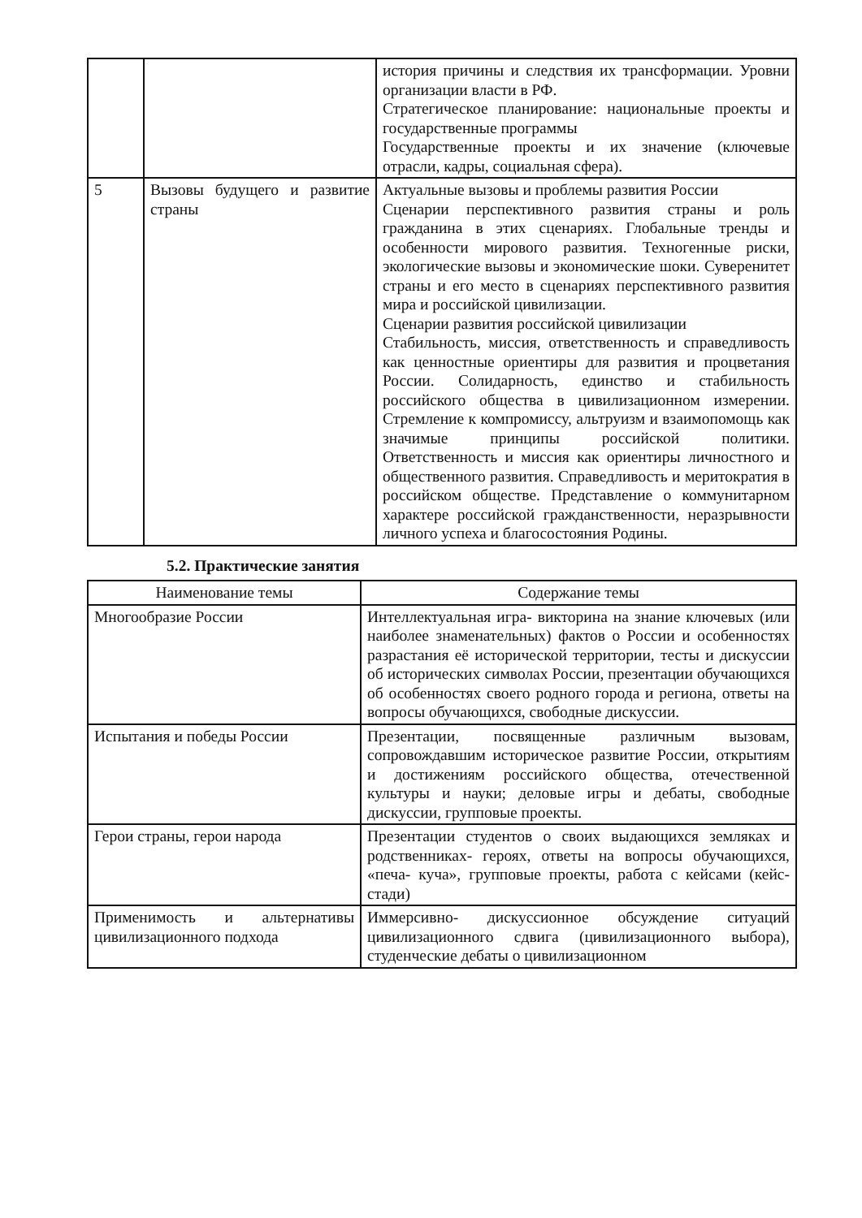| | | история причины и следствия их трансформации. Уровни организации власти в РФ. Стратегическое планирование: национальные проекты и государственные программы Государственные проекты и их значение (ключевые отрасли, кадры, социальная сфера). |
| 5 | Вызовы будущего и развитие страны | Актуальные вызовы и проблемы развития России Сценарии перспективного развития страны и роль гражданина в этих сценариях. Глобальные тренды и особенности мирового развития. Техногенные риски, экологические вызовы и экономические шоки. Суверенитет страны и его место в сценариях перспективного развития мира и российской цивилизации. Сценарии развития российской цивилизации Стабильность, миссия, ответственность и справедливость как ценностные ориентиры для развития и процветания России. Солидарность, единство и стабильность российского общества в цивилизационном измерении. Стремление к компромиссу, альтруизм и взаимопомощь как значимые принципы российской политики. Ответственность и миссия как ориентиры личностного и общественного развития. Справедливость и меритократия в российском обществе. Представление о коммунитарном характере российской гражданственности, неразрывности личного успеха и благосостояния Родины. |
5.2. Практические занятия
| Наименование темы | Содержание темы |
| --- | --- |
| Многообразие России | Интеллектуальная игра- викторина на знание ключевых (или наиболее знаменательных) фактов о России и особенностях разрастания её исторической территории, тесты и дискуссии об исторических символах России, презентации обучающихся об особенностях своего родного города и региона, ответы на вопросы обучающихся, свободные дискуссии. |
| Испытания и победы России | Презентации, посвященные различным вызовам, сопровождавшим историческое развитие России, открытиям и достижениям российского общества, отечественной культуры и науки; деловые игры и дебаты, свободные дискуссии, групповые проекты. |
| Герои страны, герои народа | Презентации студентов о своих выдающихся земляках и родственниках- героях, ответы на вопросы обучающихся, «печа- куча», групповые проекты, работа с кейсами (кейс-стади) |
| Применимость и альтернативы цивилизационного подхода | Иммерсивно- дискуссионное обсуждение ситуаций цивилизационного сдвига (цивилизационного выбора), студенческие дебаты о цивилизационном |